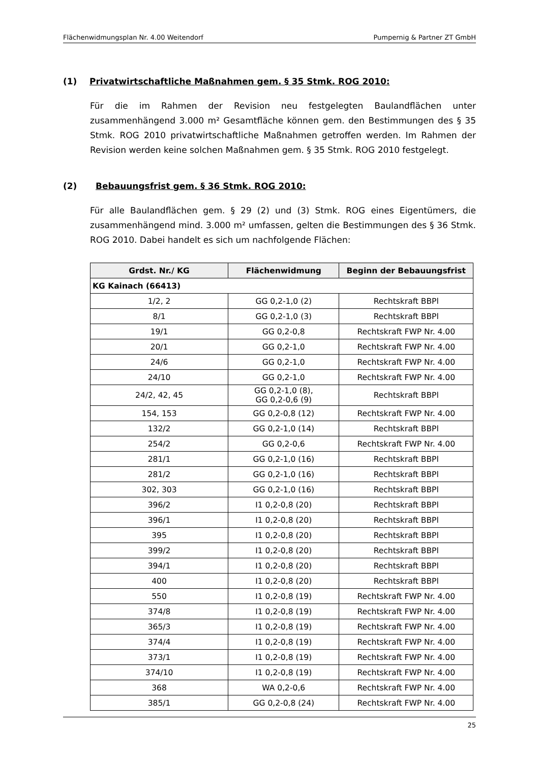Flächenwidmungsplan Nr. 4.00 Weitendorf Pumpernig & Partner ZT GmbH
(1) Privatwirtschaftliche Maßnahmen gem. § 35 Stmk. ROG 2010:
Für die im Rahmen der Revision neu festgelegten Baulandflächen unter zusammenhängend 3.000 m² Gesamtfläche können gem. den Bestimmungen des § 35 Stmk. ROG 2010 privatwirtschaftliche Maßnahmen getroffen werden. Im Rahmen der Revision werden keine solchen Maßnahmen gem. § 35 Stmk. ROG 2010 festgelegt.
(2) Bebauungsfrist gem. § 36 Stmk. ROG 2010:
Für alle Baulandflächen gem. § 29 (2) und (3) Stmk. ROG eines Eigentümers, die zusammenhängend mind. 3.000 m² umfassen, gelten die Bestimmungen des § 36 Stmk. ROG 2010. Dabei handelt es sich um nachfolgende Flächen:
| Grdst. Nr./ KG | Flächenwidmung | Beginn der Bebauungsfrist |
| --- | --- | --- |
| KG Kainach (66413) | | |
| 1/2, 2 | GG 0,2-1,0 (2) | Rechtskraft BBPl |
| 8/1 | GG 0,2-1,0 (3) | Rechtskraft BBPl |
| 19/1 | GG 0,2-0,8 | Rechtskraft FWP Nr. 4.00 |
| 20/1 | GG 0,2-1,0 | Rechtskraft FWP Nr. 4.00 |
| 24/6 | GG 0,2-1,0 | Rechtskraft FWP Nr. 4.00 |
| 24/10 | GG 0,2-1,0 | Rechtskraft FWP Nr. 4.00 |
| 24/2, 42, 45 | GG 0,2-1,0 (8), GG 0,2-0,6 (9) | Rechtskraft BBPl |
| 154, 153 | GG 0,2-0,8 (12) | Rechtskraft FWP Nr. 4.00 |
| 132/2 | GG 0,2-1,0 (14) | Rechtskraft BBPl |
| 254/2 | GG 0,2-0,6 | Rechtskraft FWP Nr. 4.00 |
| 281/1 | GG 0,2-1,0 (16) | Rechtskraft BBPl |
| 281/2 | GG 0,2-1,0 (16) | Rechtskraft BBPl |
| 302, 303 | GG 0,2-1,0 (16) | Rechtskraft BBPl |
| 396/2 | I1 0,2-0,8 (20) | Rechtskraft BBPl |
| 396/1 | I1 0,2-0,8 (20) | Rechtskraft BBPl |
| 395 | I1 0,2-0,8 (20) | Rechtskraft BBPl |
| 399/2 | I1 0,2-0,8 (20) | Rechtskraft BBPl |
| 394/1 | I1 0,2-0,8 (20) | Rechtskraft BBPl |
| 400 | I1 0,2-0,8 (20) | Rechtskraft BBPl |
| 550 | I1 0,2-0,8 (19) | Rechtskraft FWP Nr. 4.00 |
| 374/8 | I1 0,2-0,8 (19) | Rechtskraft FWP Nr. 4.00 |
| 365/3 | I1 0,2-0,8 (19) | Rechtskraft FWP Nr. 4.00 |
| 374/4 | I1 0,2-0,8 (19) | Rechtskraft FWP Nr. 4.00 |
| 373/1 | I1 0,2-0,8 (19) | Rechtskraft FWP Nr. 4.00 |
| 374/10 | I1 0,2-0,8 (19) | Rechtskraft FWP Nr. 4.00 |
| 368 | WA 0,2-0,6 | Rechtskraft FWP Nr. 4.00 |
| 385/1 | GG 0,2-0,8 (24) | Rechtskraft FWP Nr. 4.00 |
25